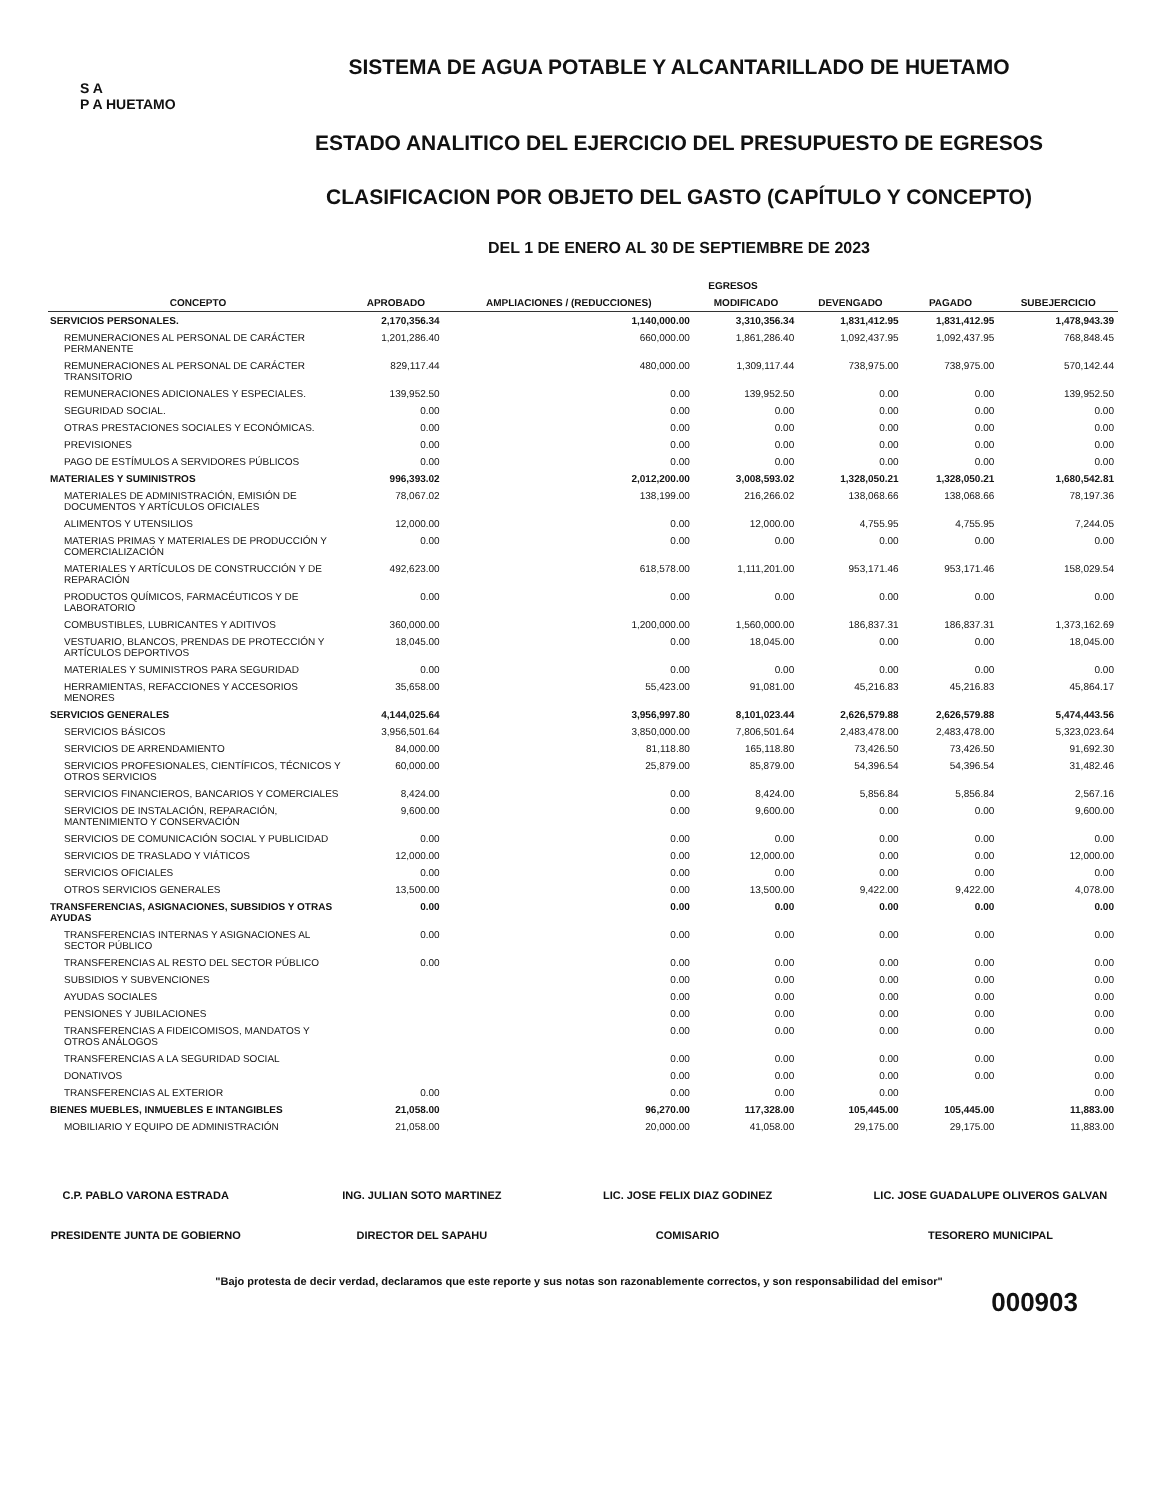S A
P A HUETAMO
SISTEMA DE AGUA POTABLE Y ALCANTARILLADO DE HUETAMO
ESTADO ANALITICO DEL EJERCICIO DEL PRESUPUESTO DE EGRESOS
CLASIFICACION POR OBJETO DEL GASTO (CAPÍTULO Y CONCEPTO)
DEL 1 DE ENERO AL 30 DE SEPTIEMBRE DE 2023
| | EGRESOS | | | | | |
| --- | --- | --- | --- | --- | --- | --- |
| CONCEPTO | APROBADO | AMPLIACIONES / (REDUCCIONES) | MODIFICADO | DEVENGADO | PAGADO | SUBEJERCICIO |
| SERVICIOS PERSONALES. | 2,170,356.34 | 1,140,000.00 | 3,310,356.34 | 1,831,412.95 | 1,831,412.95 | 1,478,943.39 |
| REMUNERACIONES AL PERSONAL DE CARÁCTER PERMANENTE | 1,201,286.40 | 660,000.00 | 1,861,286.40 | 1,092,437.95 | 1,092,437.95 | 768,848.45 |
| REMUNERACIONES AL PERSONAL DE CARÁCTER TRANSITORIO | 829,117.44 | 480,000.00 | 1,309,117.44 | 738,975.00 | 738,975.00 | 570,142.44 |
| REMUNERACIONES ADICIONALES Y ESPECIALES. | 139,952.50 | 0.00 | 139,952.50 | 0.00 | 0.00 | 139,952.50 |
| SEGURIDAD SOCIAL. | 0.00 | 0.00 | 0.00 | 0.00 | 0.00 | 0.00 |
| OTRAS PRESTACIONES SOCIALES Y ECONÓMICAS. | 0.00 | 0.00 | 0.00 | 0.00 | 0.00 | 0.00 |
| PREVISIONES | 0.00 | 0.00 | 0.00 | 0.00 | 0.00 | 0.00 |
| PAGO DE ESTÍMULOS A SERVIDORES PÚBLICOS | 0.00 | 0.00 | 0.00 | 0.00 | 0.00 | 0.00 |
| MATERIALES Y SUMINISTROS | 996,393.02 | 2,012,200.00 | 3,008,593.02 | 1,328,050.21 | 1,328,050.21 | 1,680,542.81 |
| MATERIALES DE ADMINISTRACIÓN, EMISIÓN DE DOCUMENTOS Y ARTÍCULOS OFICIALES | 78,067.02 | 138,199.00 | 216,266.02 | 138,068.66 | 138,068.66 | 78,197.36 |
| ALIMENTOS Y UTENSILIOS | 12,000.00 | 0.00 | 12,000.00 | 4,755.95 | 4,755.95 | 7,244.05 |
| MATERIAS PRIMAS Y MATERIALES DE PRODUCCIÓN Y COMERCIALIZACIÓN | 0.00 | 0.00 | 0.00 | 0.00 | 0.00 | 0.00 |
| MATERIALES Y ARTÍCULOS DE CONSTRUCCIÓN Y DE REPARACIÓN | 492,623.00 | 618,578.00 | 1,111,201.00 | 953,171.46 | 953,171.46 | 158,029.54 |
| PRODUCTOS QUÍMICOS, FARMACÉUTICOS Y DE LABORATORIO | 0.00 | 0.00 | 0.00 | 0.00 | 0.00 | 0.00 |
| COMBUSTIBLES, LUBRICANTES Y ADITIVOS | 360,000.00 | 1,200,000.00 | 1,560,000.00 | 186,837.31 | 186,837.31 | 1,373,162.69 |
| VESTUARIO, BLANCOS, PRENDAS DE PROTECCIÓN Y ARTÍCULOS DEPORTIVOS | 18,045.00 | 0.00 | 18,045.00 | 0.00 | 0.00 | 18,045.00 |
| MATERIALES Y SUMINISTROS PARA SEGURIDAD | 0.00 | 0.00 | 0.00 | 0.00 | 0.00 | 0.00 |
| HERRAMIENTAS, REFACCIONES Y ACCESORIOS MENORES | 35,658.00 | 55,423.00 | 91,081.00 | 45,216.83 | 45,216.83 | 45,864.17 |
| SERVICIOS GENERALES | 4,144,025.64 | 3,956,997.80 | 8,101,023.44 | 2,626,579.88 | 2,626,579.88 | 5,474,443.56 |
| SERVICIOS BÁSICOS | 3,956,501.64 | 3,850,000.00 | 7,806,501.64 | 2,483,478.00 | 2,483,478.00 | 5,323,023.64 |
| SERVICIOS DE ARRENDAMIENTO | 84,000.00 | 81,118.80 | 165,118.80 | 73,426.50 | 73,426.50 | 91,692.30 |
| SERVICIOS PROFESIONALES, CIENTÍFICOS, TÉCNICOS Y OTROS SERVICIOS | 60,000.00 | 25,879.00 | 85,879.00 | 54,396.54 | 54,396.54 | 31,482.46 |
| SERVICIOS FINANCIEROS, BANCARIOS Y COMERCIALES | 8,424.00 | 0.00 | 8,424.00 | 5,856.84 | 5,856.84 | 2,567.16 |
| SERVICIOS DE INSTALACIÓN, REPARACIÓN, MANTENIMIENTO Y CONSERVACIÓN | 9,600.00 | 0.00 | 9,600.00 | 0.00 | 0.00 | 9,600.00 |
| SERVICIOS DE COMUNICACIÓN SOCIAL Y PUBLICIDAD | 0.00 | 0.00 | 0.00 | 0.00 | 0.00 | 0.00 |
| SERVICIOS DE TRASLADO Y VIÁTICOS | 12,000.00 | 0.00 | 12,000.00 | 0.00 | 0.00 | 12,000.00 |
| SERVICIOS OFICIALES | 0.00 | 0.00 | 0.00 | 0.00 | 0.00 | 0.00 |
| OTROS SERVICIOS GENERALES | 13,500.00 | 0.00 | 13,500.00 | 9,422.00 | 9,422.00 | 4,078.00 |
| TRANSFERENCIAS, ASIGNACIONES, SUBSIDIOS Y OTRAS AYUDAS | 0.00 | 0.00 | 0.00 | 0.00 | 0.00 | 0.00 |
| TRANSFERENCIAS INTERNAS Y ASIGNACIONES AL SECTOR PÚBLICO | 0.00 | 0.00 | 0.00 | 0.00 | 0.00 | 0.00 |
| TRANSFERENCIAS AL RESTO DEL SECTOR PÚBLICO | 0.00 | 0.00 | 0.00 | 0.00 | 0.00 | 0.00 |
| SUBSIDIOS Y SUBVENCIONES | | 0.00 | 0.00 | 0.00 | 0.00 | 0.00 |
| AYUDAS SOCIALES | | 0.00 | 0.00 | 0.00 | 0.00 | 0.00 |
| PENSIONES Y JUBILACIONES | | 0.00 | 0.00 | 0.00 | 0.00 | 0.00 |
| TRANSFERENCIAS A FIDEICOMISOS, MANDATOS Y OTROS ANÁLOGOS | | 0.00 | 0.00 | 0.00 | 0.00 | 0.00 |
| TRANSFERENCIAS A LA SEGURIDAD SOCIAL | | 0.00 | 0.00 | 0.00 | 0.00 | 0.00 |
| DONATIVOS | | 0.00 | 0.00 | 0.00 | 0.00 | 0.00 |
| TRANSFERENCIAS AL EXTERIOR | 0.00 | 0.00 | 0.00 | 0.00 | | 0.00 |
| BIENES MUEBLES, INMUEBLES E INTANGIBLES | 21,058.00 | 96,270.00 | 117,328.00 | 105,445.00 | 105,445.00 | 11,883.00 |
| MOBILIARIO Y EQUIPO DE ADMINISTRACIÓN | 21,058.00 | 20,000.00 | 41,058.00 | 29,175.00 | 29,175.00 | 11,883.00 |
C.P. PABLO VARONA ESTRADA
PRESIDENTE JUNTA DE GOBIERNO
ING. JULIAN SOTO MARTINEZ
DIRECTOR DEL SAPAHU
LIC. JOSE FELIX DIAZ GODINEZ
COMISARIO
LIC. JOSE GUADALUPE OLIVEROS GALVAN
TESORERO MUNICIPAL
"Bajo protesta de decir verdad, declaramos que este reporte y sus notas son razonablemente correctos, y son responsabilidad del emisor"
000903